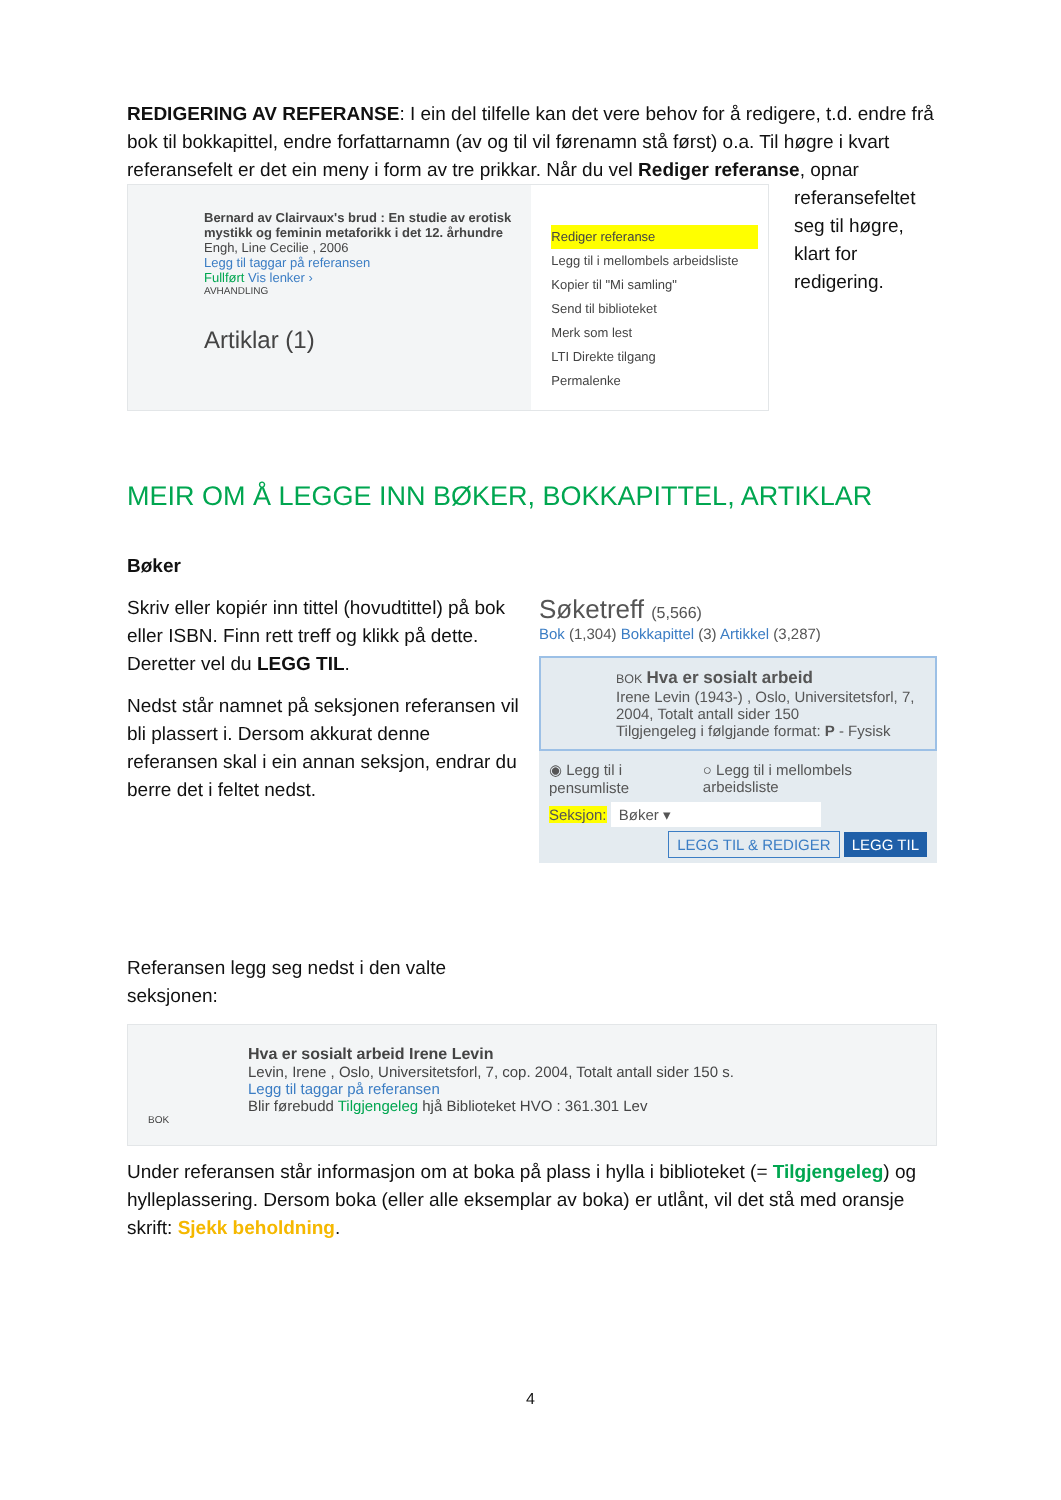REDIGERING AV REFERANSE: I ein del tilfelle kan det vere behov for å redigere, t.d. endre frå bok til bokkapittel, endre forfattarnamn (av og til vil førenamn stå først) o.a. Til høgre i kvart referansefelt er det ein meny i form av tre prikkar. Når du vel Rediger referanse, opnar
Bernard av Clairvaux's brud : En studie av erotisk mystikk og feminin metaforikk i det 12. århundre
Engh, Line Cecilie , 2006
Legg til taggar på referansen
Fullført Vis lenker ›
AVHANDLING
Artiklar (1)
Rediger referanse
Legg til i mellombels arbeidsliste
Kopier til "Mi samling"
Send til biblioteket
Merk som lest
LTI Direkte tilgang
Permalenke
referansefeltet seg til høgre, klart for redigering.
MEIR OM Å LEGGE INN BØKER, BOKKAPITTEL, ARTIKLAR
Bøker
Skriv eller kopiér inn tittel (hovudtittel) på bok eller ISBN. Finn rett treff og klikk på dette. Deretter vel du LEGG TIL.
Nedst står namnet på seksjonen referansen vil bli plassert i. Dersom akkurat denne referansen skal i ein annan seksjon, endrar du berre det i feltet nedst.
Referansen legg seg nedst i den valte seksjonen:
Søketreff (5,566)
Bok (1,304) Bokkapittel (3) Artikkel (3,287)
BOK Hva er sosialt arbeid
Irene Levin (1943-) , Oslo, Universitetsforl, 7, 2004, Totalt antall sider 150
Tilgjengeleg i følgjande format: P - Fysisk
◉ Legg til i pensumliste ○ Legg til i mellombels arbeidsliste
Seksjon: Bøker ▾
LEGG TIL & REDIGER LEGG TIL
Hva er sosialt arbeid Irene Levin
Levin, Irene , Oslo, Universitetsforl, 7, cop. 2004, Totalt antall sider 150 s.
Legg til taggar på referansen
Blir førebudd Tilgjengeleg hjå Biblioteket HVO : 361.301 Lev
BOK
Under referansen står informasjon om at boka på plass i hylla i biblioteket (= Tilgjengeleg) og hylleplassering. Dersom boka (eller alle eksemplar av boka) er utlånt, vil det stå med oransje skrift: Sjekk beholdning.
4